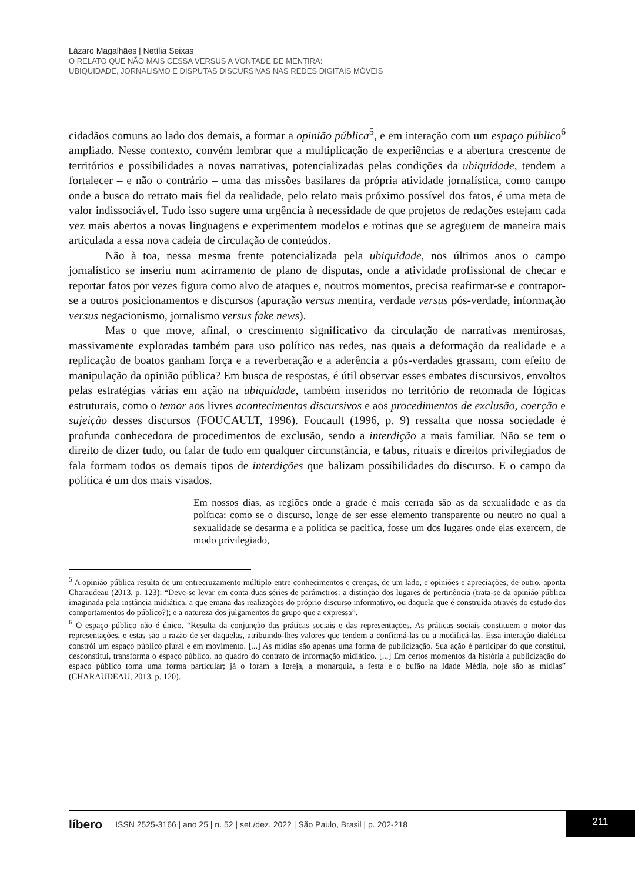Lázaro Magalhães | Netília Seixas
O RELATO QUE NÃO MAIS CESSA VERSUS A VONTADE DE MENTIRA:
UBIQUIDADE, JORNALISMO E DISPUTAS DISCURSIVAS NAS REDES DIGITAIS MÓVEIS
cidadãos comuns ao lado dos demais, a formar a opinião pública<sup>5</sup>, e em interação com um espaço público<sup>6</sup> ampliado. Nesse contexto, convém lembrar que a multiplicação de experiências e a abertura crescente de territórios e possibilidades a novas narrativas, potencializadas pelas condições da ubiquidade, tendem a fortalecer – e não o contrário – uma das missões basilares da própria atividade jornalística, como campo onde a busca do retrato mais fiel da realidade, pelo relato mais próximo possível dos fatos, é uma meta de valor indissociável. Tudo isso sugere uma urgência à necessidade de que projetos de redações estejam cada vez mais abertos a novas linguagens e experimentem modelos e rotinas que se agreguem de maneira mais articulada a essa nova cadeia de circulação de conteúdos.
Não à toa, nessa mesma frente potencializada pela ubiquidade, nos últimos anos o campo jornalístico se inseriu num acirramento de plano de disputas, onde a atividade profissional de checar e reportar fatos por vezes figura como alvo de ataques e, noutros momentos, precisa reafirmar-se e contrapor-se a outros posicionamentos e discursos (apuração versus mentira, verdade versus pós-verdade, informação versus negacionismo, jornalismo versus fake news).
Mas o que move, afinal, o crescimento significativo da circulação de narrativas mentirosas, massivamente exploradas também para uso político nas redes, nas quais a deformação da realidade e a replicação de boatos ganham força e a reverberação e a aderência a pós-verdades grassam, com efeito de manipulação da opinião pública? Em busca de respostas, é útil observar esses embates discursivos, envoltos pelas estratégias várias em ação na ubiquidade, também inseridos no território de retomada de lógicas estruturais, como o temor aos livres acontecimentos discursivos e aos procedimentos de exclusão, coerção e sujeição desses discursos (FOUCAULT, 1996). Foucault (1996, p. 9) ressalta que nossa sociedade é profunda conhecedora de procedimentos de exclusão, sendo a interdição a mais familiar. Não se tem o direito de dizer tudo, ou falar de tudo em qualquer circunstância, e tabus, rituais e direitos privilegiados de fala formam todos os demais tipos de interdições que balizam possibilidades do discurso. E o campo da política é um dos mais visados.
Em nossos dias, as regiões onde a grade é mais cerrada são as da sexualidade e as da política: como se o discurso, longe de ser esse elemento transparente ou neutro no qual a sexualidade se desarma e a política se pacifica, fosse um dos lugares onde elas exercem, de modo privilegiado,
<sup>5</sup> A opinião pública resulta de um entrecruzamento múltiplo entre conhecimentos e crenças, de um lado, e opiniões e apreciações, de outro, aponta Charaudeau (2013, p. 123): “Deve-se levar em conta duas séries de parâmetros: a distinção dos lugares de pertinência (trata-se da opinião pública imaginada pela instância midiática, a que emana das realizações do próprio discurso informativo, ou daquela que é construída através do estudo dos comportamentos do público?); e a natureza dos julgamentos do grupo que a expressa”.
<sup>6</sup> O espaço público não é único. “Resulta da conjunção das práticas sociais e das representações. As práticas sociais constituem o motor das representações, e estas são a razão de ser daquelas, atribuindo-lhes valores que tendem a confirmá-las ou a modificá-las. Essa interação dialética constrói um espaço público plural e em movimento. [...] As mídias são apenas uma forma de publicização. Sua ação é participar do que constitui, desconstitui, transforma o espaço público, no quadro do contrato de informação midiático. [...] Em certos momentos da história a publicização do espaço público toma uma forma particular; já o foram a Igreja, a monarquia, a festa e o bufão na Idade Média, hoje são as mídias” (CHARAUDEAU, 2013, p. 120).
líbero ISSN 2525-3166 | ano 25 | n. 52 | set./dez. 2022 | São Paulo, Brasil | p. 202-218 211